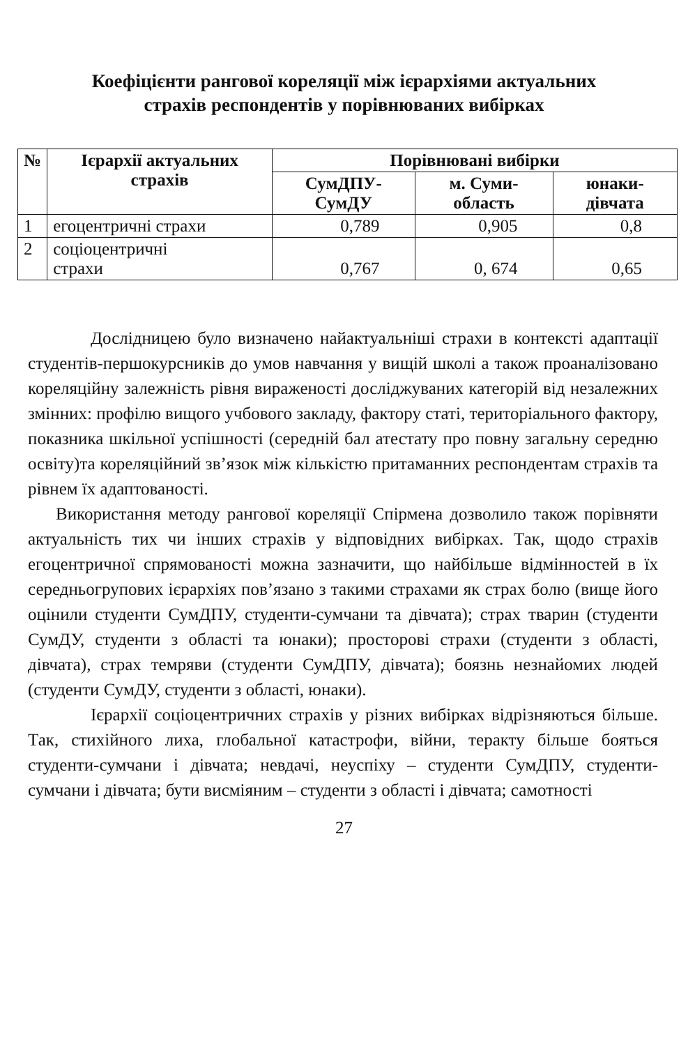Коефіцієнти рангової кореляції між ієрархіями актуальних
страхів респондентів у порівнюваних вибірках
| № | Ієрархії актуальних страхів | Порівнювані вибірки | | |
| --- | --- | --- | --- | --- |
| | | СумДПУ-СумДУ | м. Суми-область | юнаки-дівчата |
| 1 | егоцентричні страхи | 0,789 | 0,905 | 0,8 |
| 2 | соціоцентричні страхи | 0,767 | 0, 674 | 0,65 |
Дослідницею було визначено найактуальніші страхи в контексті адаптації студентів-першокурсників до умов навчання у вищій школі а також проаналізовано кореляційну залежність рівня вираженості досліджуваних категорій від незалежних змінних: профілю вищого учбового закладу, фактору статі, територіального фактору, показника шкільної успішності (середній бал атестату про повну загальну середню освіту)та кореляційний зв’язок між кількістю притаманних респондентам страхів та рівнем їх адаптованості.
Використання методу рангової кореляції Спірмена дозволило також порівняти актуальність тих чи інших страхів у відповідних вибірках. Так, щодо страхів егоцентричної спрямованості можна зазначити, що найбільше відмінностей в їх середньогрупових ієрархіях пов’язано з такими страхами як страх болю (вище його оцінили студенти СумДПУ, студенти-сумчани та дівчата); страх тварин (студенти СумДУ, студенти з області та юнаки); просторові страхи (студенти з області, дівчата), страх темряви (студенти СумДПУ, дівчата); боязнь незнайомих людей (студенти СумДУ, студенти з області, юнаки).
Ієрархії соціоцентричних страхів у різних вибірках відрізняються більше. Так, стихійного лиха, глобальної катастрофи, війни, теракту більше бояться студенти-сумчани і дівчата; невдачі, неуспіху – студенти СумДПУ, студенти-сумчани і дівчата; бути висміяним – студенти з області і дівчата; самотності
27